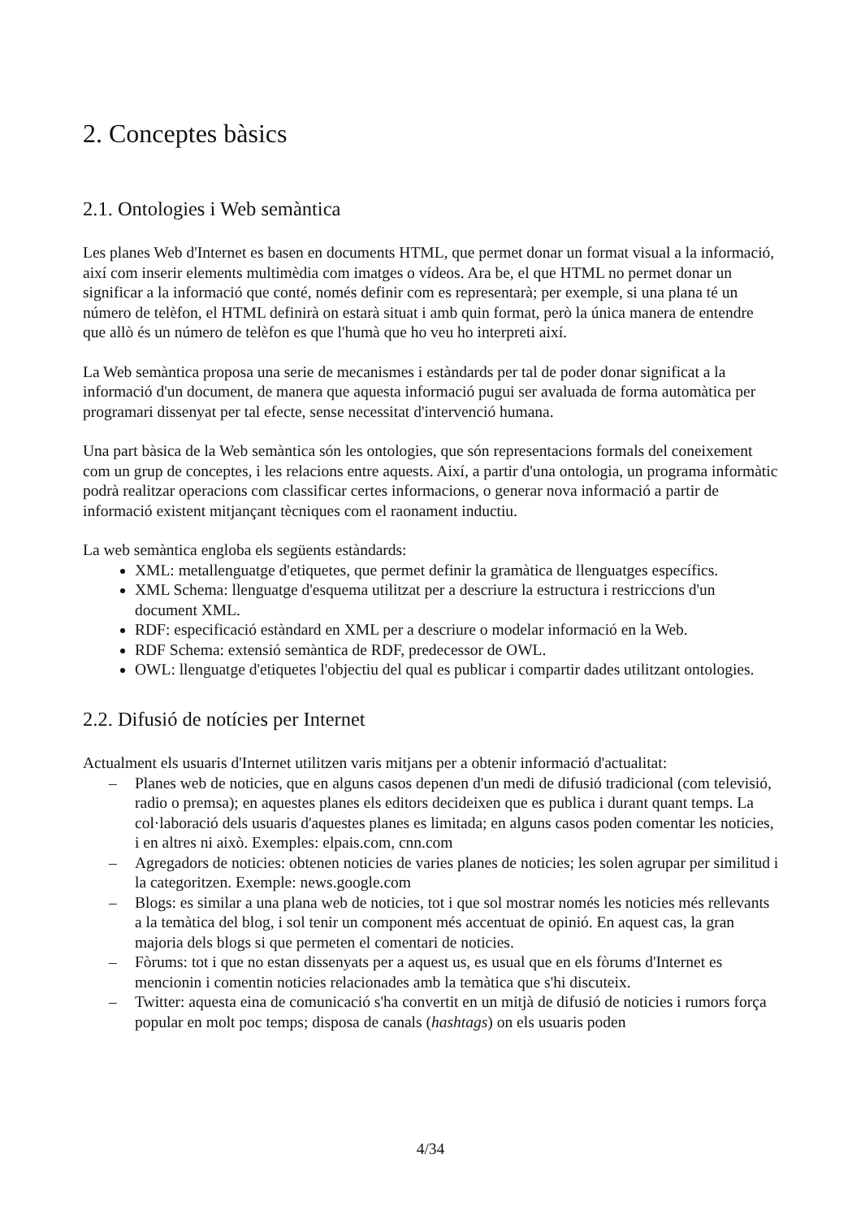2. Conceptes bàsics
2.1. Ontologies i Web semàntica
Les planes Web d'Internet es basen en documents HTML, que permet donar un format visual a la informació, així com inserir elements multimèdia com imatges o vídeos. Ara be, el que HTML no permet donar un significar a la informació que conté, només definir com es representarà; per exemple, si una plana té un número de telèfon, el HTML definirà on estarà situat i amb quin format, però la única manera de entendre que allò és un número de telèfon es que l'humà que ho veu ho interpreti així.
La Web semàntica proposa una serie de mecanismes i estàndards per tal de poder donar significat a la informació d'un document, de manera que aquesta informació pugui ser avaluada de forma automàtica per programari dissenyat per tal efecte, sense necessitat d'intervenció humana.
Una part bàsica de la Web semàntica són les ontologies, que són representacions formals del coneixement com un grup de conceptes, i les relacions entre aquests. Així, a partir d'una ontologia, un programa informàtic podrà realitzar operacions com classificar certes informacions, o generar nova informació a partir de informació existent mitjançant tècniques com el raonament inductiu.
La web semàntica engloba els següents estàndards:
XML: metallenguatge d'etiquetes, que permet definir la gramàtica de llenguatges específics.
XML Schema: llenguatge d'esquema utilitzat per a descriure la estructura i restriccions d'un document XML.
RDF: especificació estàndard en XML per a descriure o modelar informació en la Web.
RDF Schema: extensió semàntica de RDF, predecessor de OWL.
OWL: llenguatge d'etiquetes l'objectiu del qual es publicar i compartir dades utilitzant ontologies.
2.2. Difusió de notícies per Internet
Actualment els usuaris d'Internet utilitzen varis mitjans per a obtenir informació d'actualitat:
– Planes web de noticies, que en alguns casos depenen d'un medi de difusió tradicional (com televisió, radio o premsa); en aquestes planes els editors decideixen que es publica i durant quant temps. La col·laboració dels usuaris d'aquestes planes es limitada; en alguns casos poden comentar les noticies, i en altres ni això. Exemples: elpais.com, cnn.com
– Agregadors de noticies: obtenen noticies de varies planes de noticies; les solen agrupar per similitud i la categoritzen. Exemple: news.google.com
– Blogs: es similar a una plana web de noticies, tot i que sol mostrar només les noticies més rellevants a la temàtica del blog, i sol tenir un component més accentuat de opinió. En aquest cas, la gran majoria dels blogs si que permeten el comentari de noticies.
– Fòrums: tot i que no estan dissenyats per a aquest us, es usual que en els fòrums d'Internet es mencionin i comentin noticies relacionades amb la temàtica que s'hi discuteix.
– Twitter: aquesta eina de comunicació s'ha convertit en un mitjà de difusió de noticies i rumors força popular en molt poc temps; disposa de canals (hashtags) on els usuaris poden
4/34